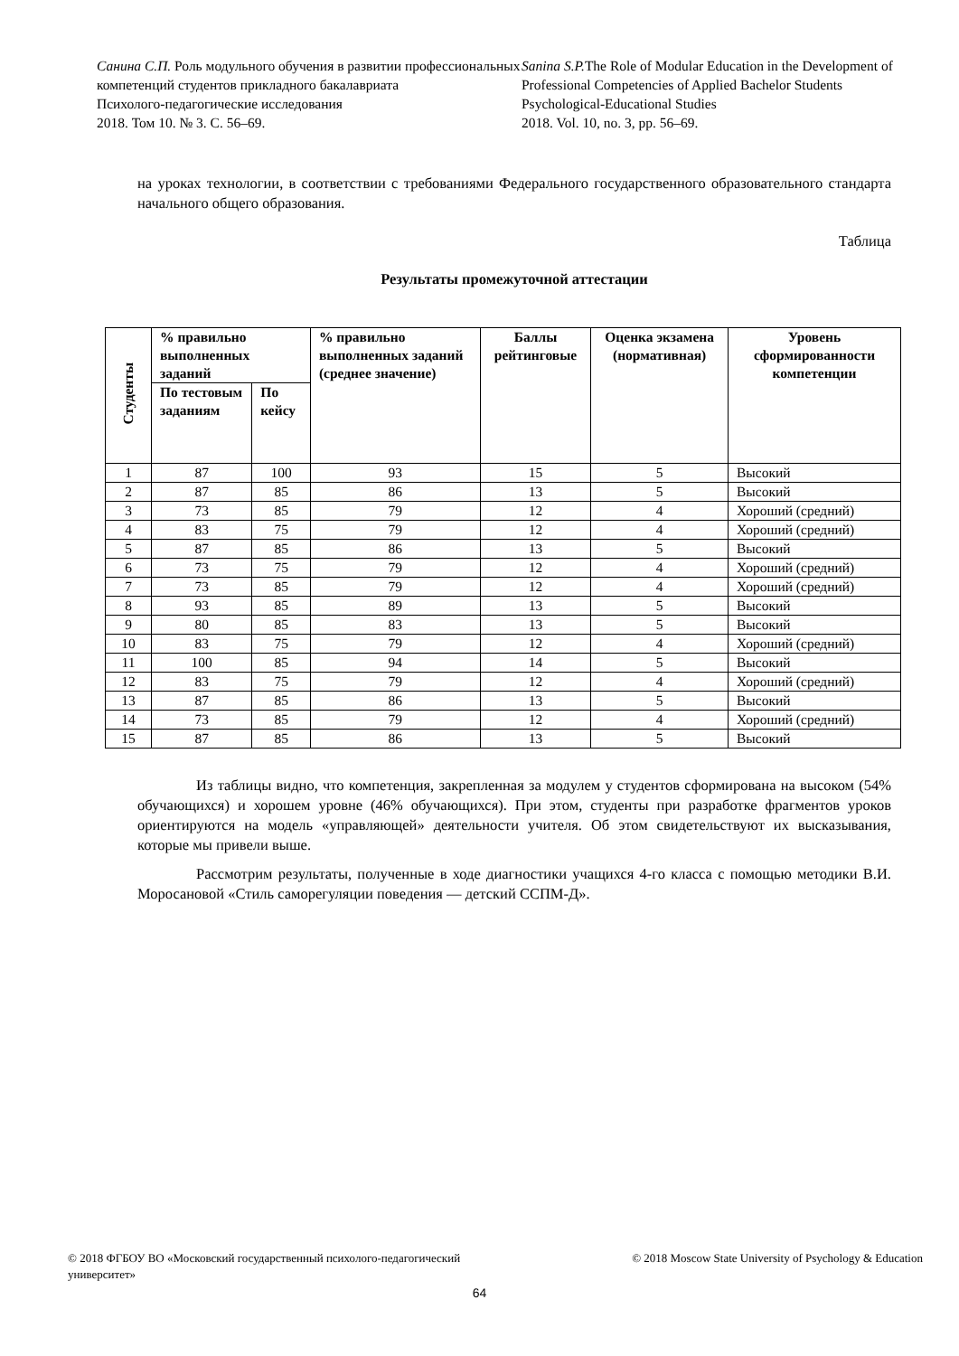Санина С.П. Роль модульного обучения в развитии профессиональных компетенций студентов прикладного бакалавриата
Психолого-педагогические исследования
2018. Том 10. № 3. С. 56–69.
Sanina S.P. The Role of Modular Education in the Development of Professional Competencies of Applied Bachelor Students
Psychological-Educational Studies
2018. Vol. 10, no. 3, pp. 56–69.
на уроках технологии, в соответствии с требованиями Федерального государственного образовательного стандарта начального общего образования.
Таблица
Результаты промежуточной аттестации
| Студенты | % правильно выполненных заданий | | % правильно выполненных заданий (среднее значение) | Баллы рейтинговые | Оценка экзамена (нормативная) | Уровень сформированности компетенции |
| --- | --- | --- | --- | --- | --- | --- |
| | По тестовым заданиям | По кейсу | | | | |
| 1 | 87 | 100 | 93 | 15 | 5 | Высокий |
| 2 | 87 | 85 | 86 | 13 | 5 | Высокий |
| 3 | 73 | 85 | 79 | 12 | 4 | Хороший (средний) |
| 4 | 83 | 75 | 79 | 12 | 4 | Хороший (средний) |
| 5 | 87 | 85 | 86 | 13 | 5 | Высокий |
| 6 | 73 | 75 | 79 | 12 | 4 | Хороший (средний) |
| 7 | 73 | 85 | 79 | 12 | 4 | Хороший (средний) |
| 8 | 93 | 85 | 89 | 13 | 5 | Высокий |
| 9 | 80 | 85 | 83 | 13 | 5 | Высокий |
| 10 | 83 | 75 | 79 | 12 | 4 | Хороший (средний) |
| 11 | 100 | 85 | 94 | 14 | 5 | Высокий |
| 12 | 83 | 75 | 79 | 12 | 4 | Хороший (средний) |
| 13 | 87 | 85 | 86 | 13 | 5 | Высокий |
| 14 | 73 | 85 | 79 | 12 | 4 | Хороший (средний) |
| 15 | 87 | 85 | 86 | 13 | 5 | Высокий |
Из таблицы видно, что компетенция, закрепленная за модулем у студентов сформирована на высоком (54% обучающихся) и хорошем уровне (46% обучающихся). При этом, студенты при разработке фрагментов уроков ориентируются на модель «управляющей» деятельности учителя. Об этом свидетельствуют их высказывания, которые мы привели выше.
Рассмотрим результаты, полученные в ходе диагностики учащихся 4-го класса с помощью методики В.И. Моросановой «Стиль саморегуляции поведения — детский ССПМ-Д».
© 2018 ФГБОУ ВО «Московский государственный психолого-педагогический университет»
© 2018 Moscow State University of Psychology & Education
64